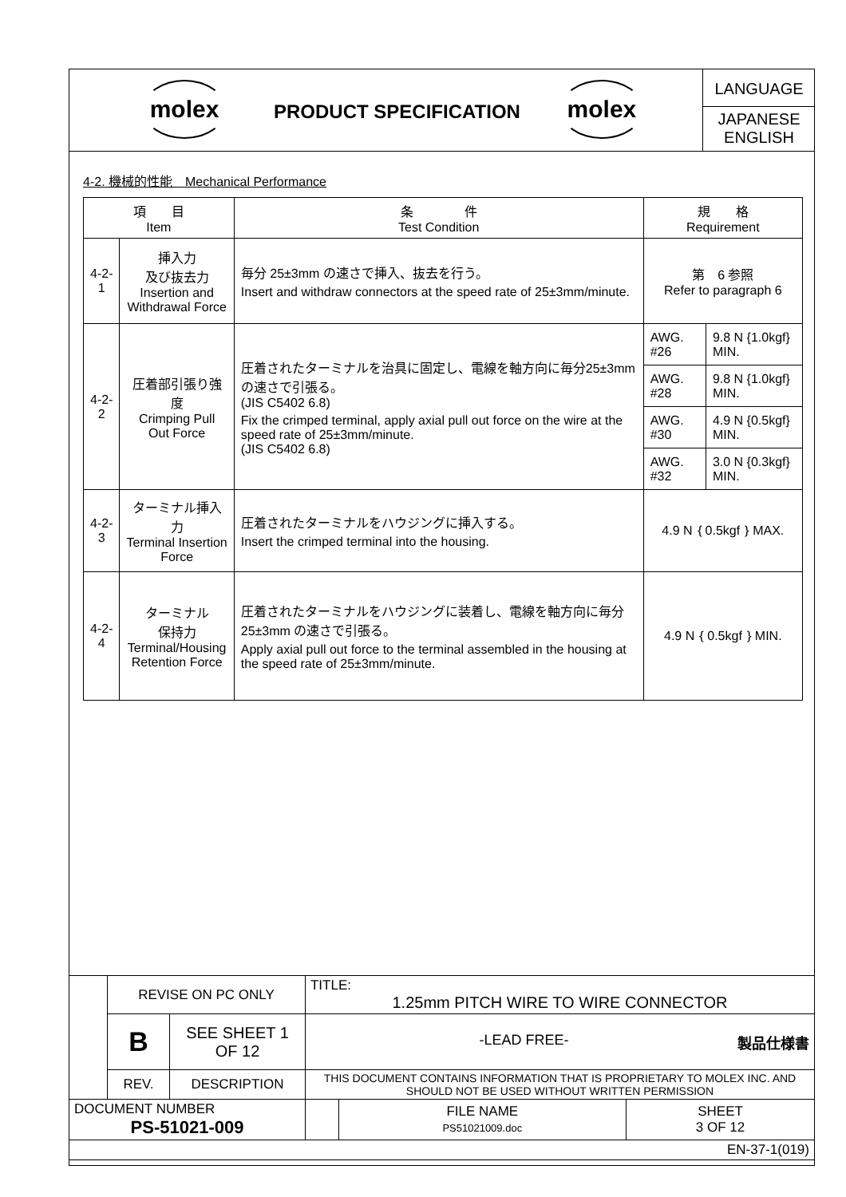molex
PRODUCT SPECIFICATION
molex
LANGUAGE
JAPANESE
ENGLISH
4-2. 機械的性能　Mechanical Performance
| 項 目 Item | | 条 件 Test Condition | 規 格 Requirement | |
| --- | --- | --- | --- | --- |
| 4-2-1 | 挿入力 及び抜去力 Insertion and Withdrawal Force | 毎分 25±3mm の速さで挿入、抜去を行う。 Insert and withdraw connectors at the speed rate of 25±3mm/minute. | 第 6 参照 Refer to paragraph 6 | |
| 4-2-2 | 圧着部引張り強度 Crimping Pull Out Force | 圧着されたターミナルを治具に固定し、電線を軸方向に毎分25±3mm の速さで引張る。 (JIS C5402 6.8) Fix the crimped terminal, apply axial pull out force on the wire at the speed rate of 25±3mm/minute. (JIS C5402 6.8) | AWG. #26 | 9.8 N {1.0kgf} MIN. |
| | | | AWG. #28 | 9.8 N {1.0kgf} MIN. |
| | | | AWG. #30 | 4.9 N {0.5kgf} MIN. |
| | | | AWG. #32 | 3.0 N {0.3kgf} MIN. |
| 4-2-3 | ターミナル挿入力 Terminal Insertion Force | 圧着されたターミナルをハウジングに挿入する。 Insert the crimped terminal into the housing. | 4.9 N｛0.5kgf｝MAX. | |
| 4-2-4 | ターミナル 保持力 Terminal/Housing Retention Force | 圧着されたターミナルをハウジングに装着し、電線を軸方向に毎分 25±3mm の速さで引張る。 Apply axial pull out force to the terminal assembled in the housing at the speed rate of 25±3mm/minute. | 4.9 N｛0.5kgf｝MIN. | |
| | REVISE ON PC ONLY | | TITLE: 1.25mm PITCH WIRE TO WIRE CONNECTOR | | |
| | B | SEE SHEET 1 OF 12 | -LEAD FREE- 製品仕様書 | | |
| | REV. | DESCRIPTION | THIS DOCUMENT CONTAINS INFORMATION THAT IS PROPRIETARY TO MOLEX INC. AND SHOULD NOT BE USED WITHOUT WRITTEN PERMISSION | | |
| DOCUMENT NUMBER PS-51021-009 | | | | FILE NAME PS51021009.doc | SHEET 3 OF 12 |
| EN-37-1(019) | | | | | |